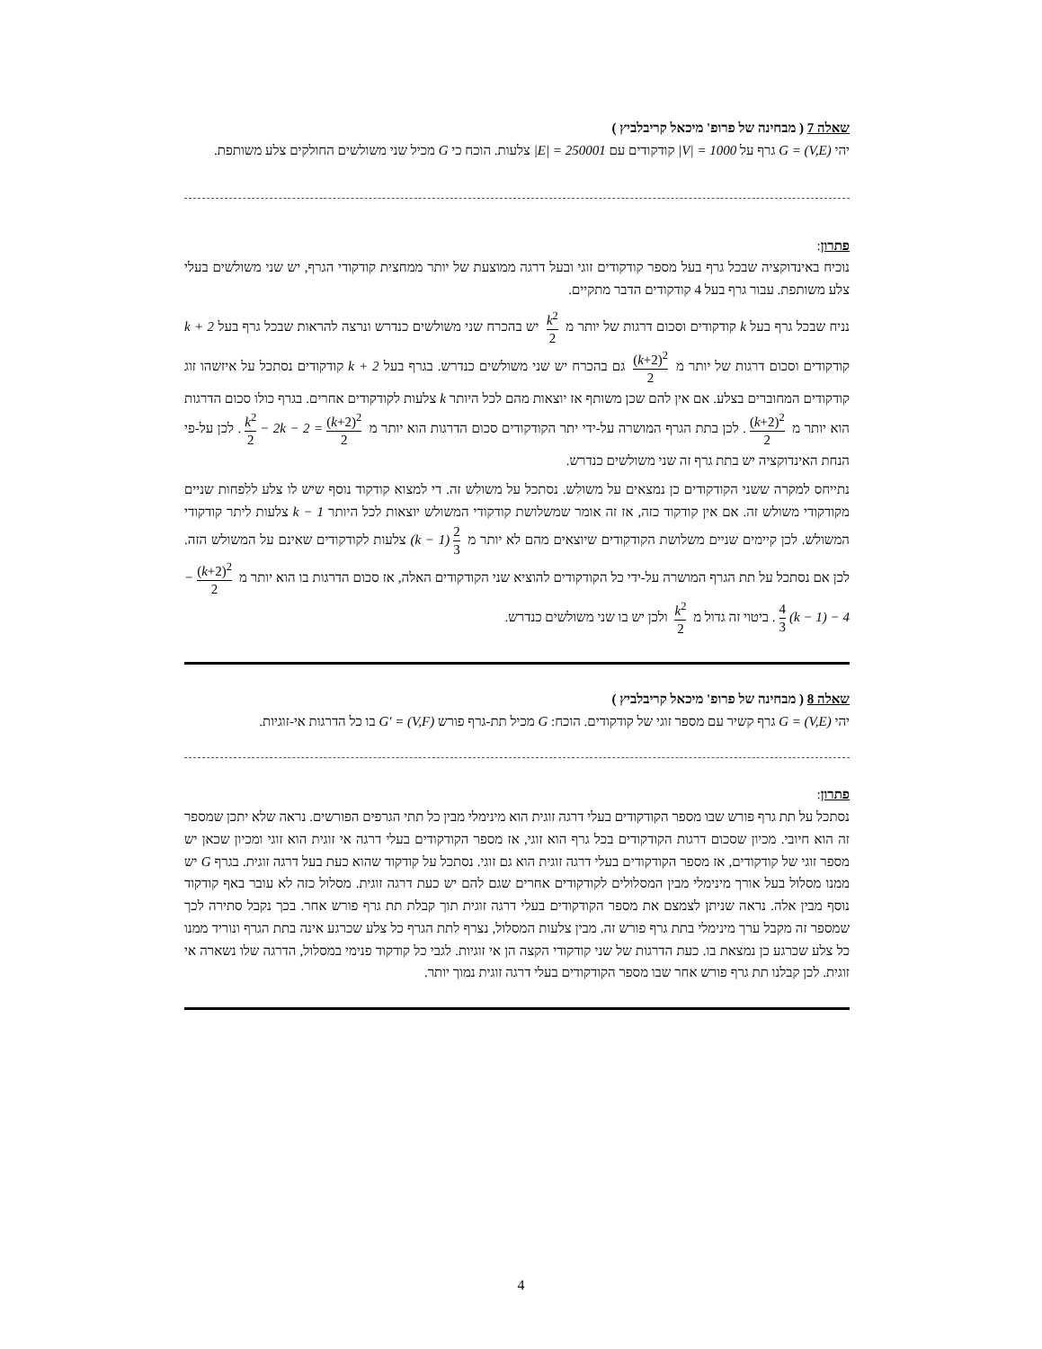שאלה 7 ( מבחינה של פרופ' מיכאל קריבלביץ )
יהי G = (V,E) גרף על |V| = 1000 קודקודים עם |E| = 250001 צלעות. הוכח כי G מכיל שני משולשים החולקים צלע משותפת.
פתרון:
נוכיח באינדוקציה שבכל גרף בעל מספר קודקודים זוגי ובעל דרגה ממוצעת של יותר ממחצית קודקודי הגרף, יש שני משולשים בעלי צלע משותפת. עבור גרף בעל 4 קודקודים הדבר מתקיים.
נניח שבכל גרף בעל k קודקודים וסכום דרגות של יותר מ k<sup>2</sup> 2 יש בהכרח שני משולשים כנדרש ונרצה להראות שבכל גרף בעל k + 2 קודקודים וסכום דרגות של יותר מ (k+2)<sup>2</sup> 2 גם בהכרח יש שני משולשים כנדרש. בגרף בעל k + 2 קודקודים נסתכל על איזשהו זוג קודקודים המחוברים בצלע. אם אין להם שכן משותף אז יוצאות מהם לכל היותר k צלעות לקודקודים אחרים. בגרף כולו סכום הדרגות הוא יותר מ (k+2)<sup>2</sup> 2. לכן בתת הגרף המושרה על-ידי יתר הקודקודים סכום הדרגות הוא יותר מ (k+2)<sup>2</sup> 2 − 2k − 2 = k<sup>2</sup> 2. לכן על-פי הנחת האינדוקציה יש בתת גרף זה שני משולשים כנדרש.
נתייחס למקרה ששני הקודקודים כן נמצאים על משולש. נסתכל על משולש זה. די למצוא קודקוד נוסף שיש לו צלע ללפחות שניים מקודקודי משולש זה. אם אין קודקוד כזה, אז זה אומר שמשלושת קודקודי המשולש יוצאות לכל היותר k − 1 צלעות ליתר קודקודי המשולש. לכן קיימים שניים משלושת הקודקודים שיוצאים מהם לא יותר מ 2 3 (k − 1) צלעות לקודקודים שאינם על המשולש הזה. לכן אם נסתכל על תת הגרף המושרה על-ידי כל הקודקודים להוציא שני הקודקודים האלה, אז סכום הדרגות בו הוא יותר מ (k+2)<sup>2</sup> 2 − 4 3 (k − 1) − 4. ביטוי זה גדול מ k<sup>2</sup> 2 ולכן יש בו שני משולשים כנדרש.
שאלה 8 ( מבחינה של פרופ' מיכאל קריבלביץ )
יהי G = (V,E) גרף קשיר עם מספר זוגי של קודקודים. הוכח: G מכיל תת-גרף פורש G' = (V,F) בו כל הדרגות אי-זוגיות.
פתרון:
נסתכל על תת גרף פורש שבו מספר הקודקודים בעלי דרגה זוגית הוא מינימלי מבין כל תתי הגרפים הפורשים. נראה שלא יתכן שמספר זה הוא חיובי. מכיון שסכום דרגות הקודקודים בכל גרף הוא זוגי, אז מספר הקודקודים בעלי דרגה אי זוגית הוא זוגי ומכיון שכאן יש מספר זוגי של קודקודים, אז מספר הקודקודים בעלי דרגה זוגית הוא גם זוגי. נסתכל על קודקוד שהוא כעת בעל דרגה זוגית. בגרף G יש ממנו מסלול בעל אורך מינימלי מבין המסלולים לקודקודים אחרים שגם להם יש כעת דרגה זוגית. מסלול כזה לא עובר באף קודקוד נוסף מבין אלה. נראה שניתן לצמצם את מספר הקודקודים בעלי דרגה זוגית תוך קבלת תת גרף פורש אחר. בכך נקבל סתירה לכך שמספר זה מקבל ערך מינימלי בתת גרף פורש זה. מבין צלעות המסלול, נצרף לתת הגרף כל צלע שכרגע אינה בתת הגרף ונוריד ממנו כל צלע שכרגע כן נמצאת בו. כעת הדרגות של שני קודקודי הקצה הן אי זוגיות. לגבי כל קודקוד פנימי במסלול, הדרגה שלו נשארה אי זוגית. לכן קבלנו תת גרף פורש אחר שבו מספר הקודקודים בעלי דרגה זוגית נמוך יותר.
4